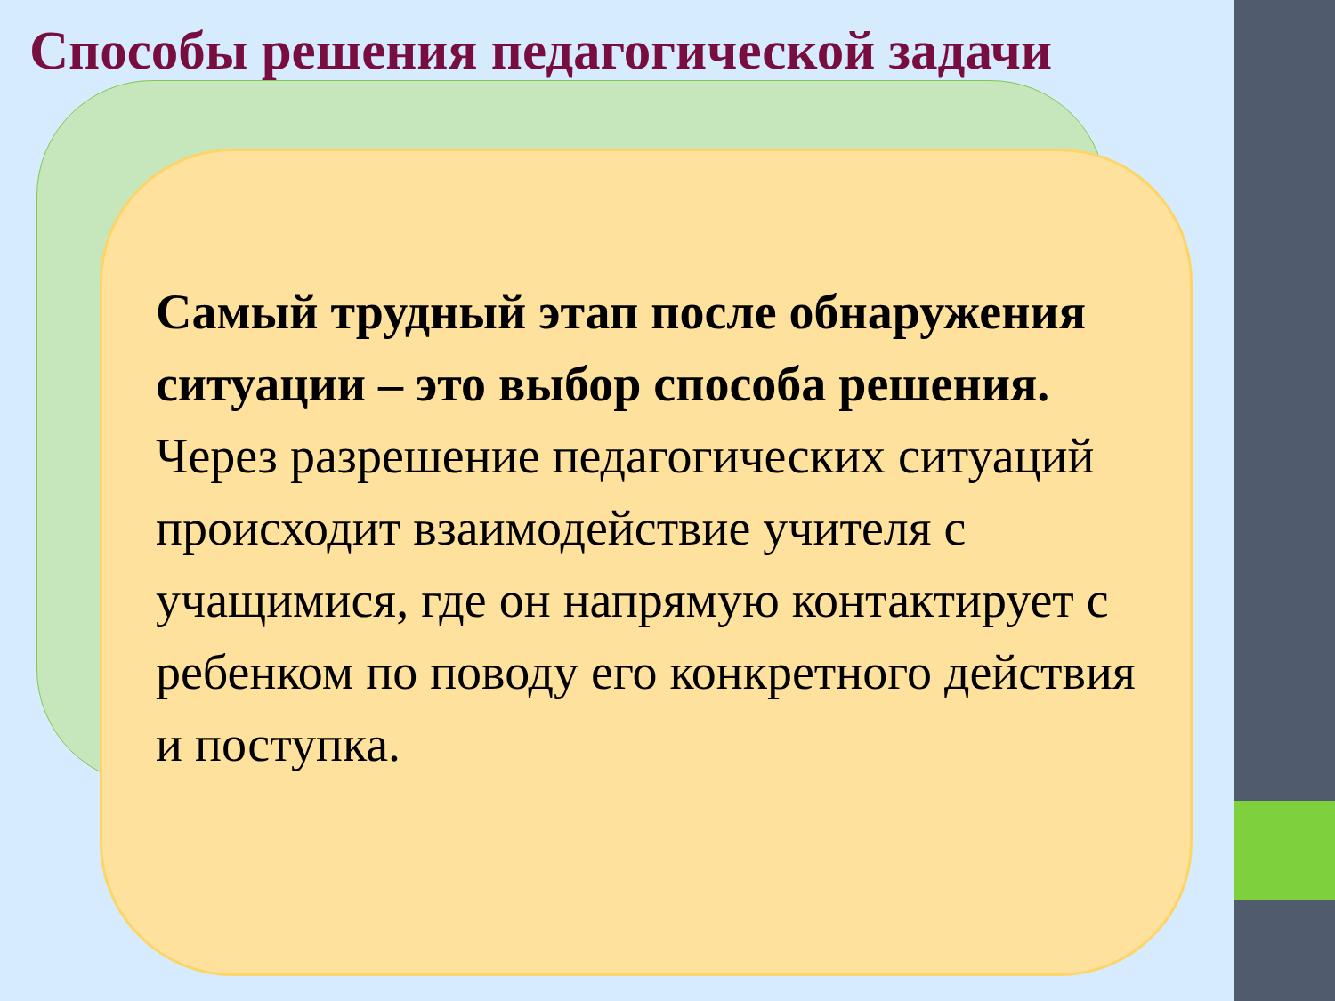Способы решения педагогической задачи
Самый трудный этап после обнаружения ситуации – это выбор способа решения.
Через разрешение педагогических ситуаций происходит взаимодействие учителя с учащимися, где он напрямую контактирует с ребенком по поводу его конкретного действия и поступка.